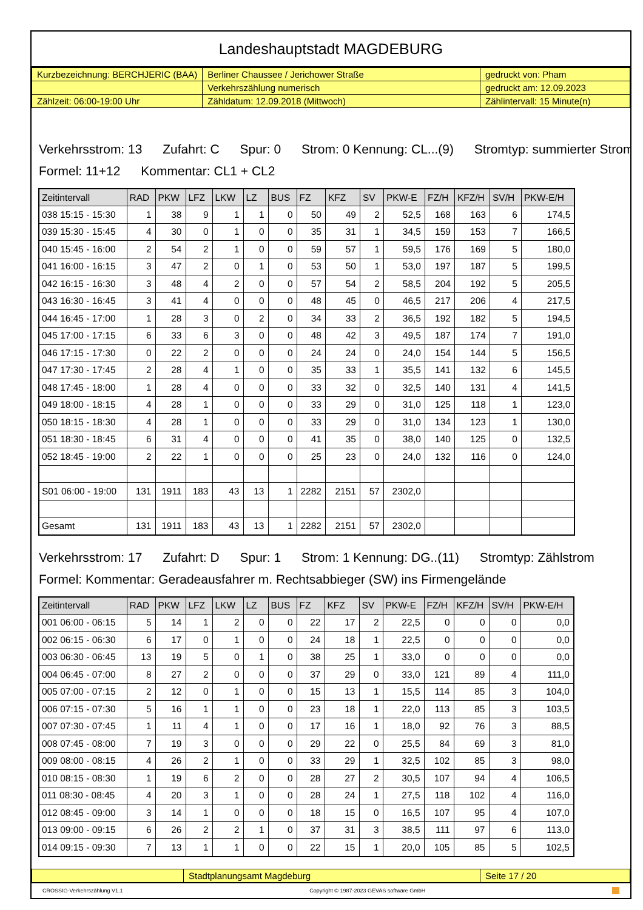Landeshauptstadt MAGDEBURG
| Kurzbezeichnung: BERCHJERIC (BAA) | Berliner Chaussee / Jerichower Straße | gedruckt von: Pham |
| | Verkehrszählung numerisch | gedruckt am: 12.09.2023 |
| Zählzeit: 06:00-19:00 Uhr | Zähldatum: 12.09.2018 (Mittwoch) | Zählintervall: 15 Minute(n) |
Verkehrsstrom: 13 Zufahrt: C Spur: 0 Strom: 0 Kennung: CL...(9) Stromtyp: summierter Strom
Formel: 11+12 Kommentar: CL1 + CL2
| Zeitintervall | RAD | PKW | LFZ | LKW | LZ | BUS | FZ | KFZ | SV | PKW-E | FZ/H | KFZ/H | SV/H | PKW-E/H |
| --- | --- | --- | --- | --- | --- | --- | --- | --- | --- | --- | --- | --- | --- | --- |
| 038 15:15 - 15:30 | 1 | 38 | 9 | 1 | 1 | 0 | 50 | 49 | 2 | 52,5 | 168 | 163 | 6 | 174,5 |
| 039 15:30 - 15:45 | 4 | 30 | 0 | 1 | 0 | 0 | 35 | 31 | 1 | 34,5 | 159 | 153 | 7 | 166,5 |
| 040 15:45 - 16:00 | 2 | 54 | 2 | 1 | 0 | 0 | 59 | 57 | 1 | 59,5 | 176 | 169 | 5 | 180,0 |
| 041 16:00 - 16:15 | 3 | 47 | 2 | 0 | 1 | 0 | 53 | 50 | 1 | 53,0 | 197 | 187 | 5 | 199,5 |
| 042 16:15 - 16:30 | 3 | 48 | 4 | 2 | 0 | 0 | 57 | 54 | 2 | 58,5 | 204 | 192 | 5 | 205,5 |
| 043 16:30 - 16:45 | 3 | 41 | 4 | 0 | 0 | 0 | 48 | 45 | 0 | 46,5 | 217 | 206 | 4 | 217,5 |
| 044 16:45 - 17:00 | 1 | 28 | 3 | 0 | 2 | 0 | 34 | 33 | 2 | 36,5 | 192 | 182 | 5 | 194,5 |
| 045 17:00 - 17:15 | 6 | 33 | 6 | 3 | 0 | 0 | 48 | 42 | 3 | 49,5 | 187 | 174 | 7 | 191,0 |
| 046 17:15 - 17:30 | 0 | 22 | 2 | 0 | 0 | 0 | 24 | 24 | 0 | 24,0 | 154 | 144 | 5 | 156,5 |
| 047 17:30 - 17:45 | 2 | 28 | 4 | 1 | 0 | 0 | 35 | 33 | 1 | 35,5 | 141 | 132 | 6 | 145,5 |
| 048 17:45 - 18:00 | 1 | 28 | 4 | 0 | 0 | 0 | 33 | 32 | 0 | 32,5 | 140 | 131 | 4 | 141,5 |
| 049 18:00 - 18:15 | 4 | 28 | 1 | 0 | 0 | 0 | 33 | 29 | 0 | 31,0 | 125 | 118 | 1 | 123,0 |
| 050 18:15 - 18:30 | 4 | 28 | 1 | 0 | 0 | 0 | 33 | 29 | 0 | 31,0 | 134 | 123 | 1 | 130,0 |
| 051 18:30 - 18:45 | 6 | 31 | 4 | 0 | 0 | 0 | 41 | 35 | 0 | 38,0 | 140 | 125 | 0 | 132,5 |
| 052 18:45 - 19:00 | 2 | 22 | 1 | 0 | 0 | 0 | 25 | 23 | 0 | 24,0 | 132 | 116 | 0 | 124,0 |
| S01 06:00 - 19:00 | 131 | 1911 | 183 | 43 | 13 | 1 | 2282 | 2151 | 57 | 2302,0 | | | | |
| Gesamt | 131 | 1911 | 183 | 43 | 13 | 1 | 2282 | 2151 | 57 | 2302,0 | | | | |
Verkehrsstrom: 17 Zufahrt: D Spur: 1 Strom: 1 Kennung: DG..(11) Stromtyp: Zählstrom
Formel: Kommentar: Geradeausfahrer m. Rechtsabbieger (SW) ins Firmengelände
| Zeitintervall | RAD | PKW | LFZ | LKW | LZ | BUS | FZ | KFZ | SV | PKW-E | FZ/H | KFZ/H | SV/H | PKW-E/H |
| --- | --- | --- | --- | --- | --- | --- | --- | --- | --- | --- | --- | --- | --- | --- |
| 001 06:00 - 06:15 | 5 | 14 | 1 | 2 | 0 | 0 | 22 | 17 | 2 | 22,5 | 0 | 0 | 0 | 0,0 |
| 002 06:15 - 06:30 | 6 | 17 | 0 | 1 | 0 | 0 | 24 | 18 | 1 | 22,5 | 0 | 0 | 0 | 0,0 |
| 003 06:30 - 06:45 | 13 | 19 | 5 | 0 | 1 | 0 | 38 | 25 | 1 | 33,0 | 0 | 0 | 0 | 0,0 |
| 004 06:45 - 07:00 | 8 | 27 | 2 | 0 | 0 | 0 | 37 | 29 | 0 | 33,0 | 121 | 89 | 4 | 111,0 |
| 005 07:00 - 07:15 | 2 | 12 | 0 | 1 | 0 | 0 | 15 | 13 | 1 | 15,5 | 114 | 85 | 3 | 104,0 |
| 006 07:15 - 07:30 | 5 | 16 | 1 | 1 | 0 | 0 | 23 | 18 | 1 | 22,0 | 113 | 85 | 3 | 103,5 |
| 007 07:30 - 07:45 | 1 | 11 | 4 | 1 | 0 | 0 | 17 | 16 | 1 | 18,0 | 92 | 76 | 3 | 88,5 |
| 008 07:45 - 08:00 | 7 | 19 | 3 | 0 | 0 | 0 | 29 | 22 | 0 | 25,5 | 84 | 69 | 3 | 81,0 |
| 009 08:00 - 08:15 | 4 | 26 | 2 | 1 | 0 | 0 | 33 | 29 | 1 | 32,5 | 102 | 85 | 3 | 98,0 |
| 010 08:15 - 08:30 | 1 | 19 | 6 | 2 | 0 | 0 | 28 | 27 | 2 | 30,5 | 107 | 94 | 4 | 106,5 |
| 011 08:30 - 08:45 | 4 | 20 | 3 | 1 | 0 | 0 | 28 | 24 | 1 | 27,5 | 118 | 102 | 4 | 116,0 |
| 012 08:45 - 09:00 | 3 | 14 | 1 | 0 | 0 | 0 | 18 | 15 | 0 | 16,5 | 107 | 95 | 4 | 107,0 |
| 013 09:00 - 09:15 | 6 | 26 | 2 | 2 | 1 | 0 | 37 | 31 | 3 | 38,5 | 111 | 97 | 6 | 113,0 |
| 014 09:15 - 09:30 | 7 | 13 | 1 | 1 | 0 | 0 | 22 | 15 | 1 | 20,0 | 105 | 85 | 5 | 102,5 |
| | Stadtplanungsamt Magdeburg | Seite 17 / 20 |
CROSSIG-Verkehrszählung V1.1 Copyright © 1987-2023 GEVAS software GmbH